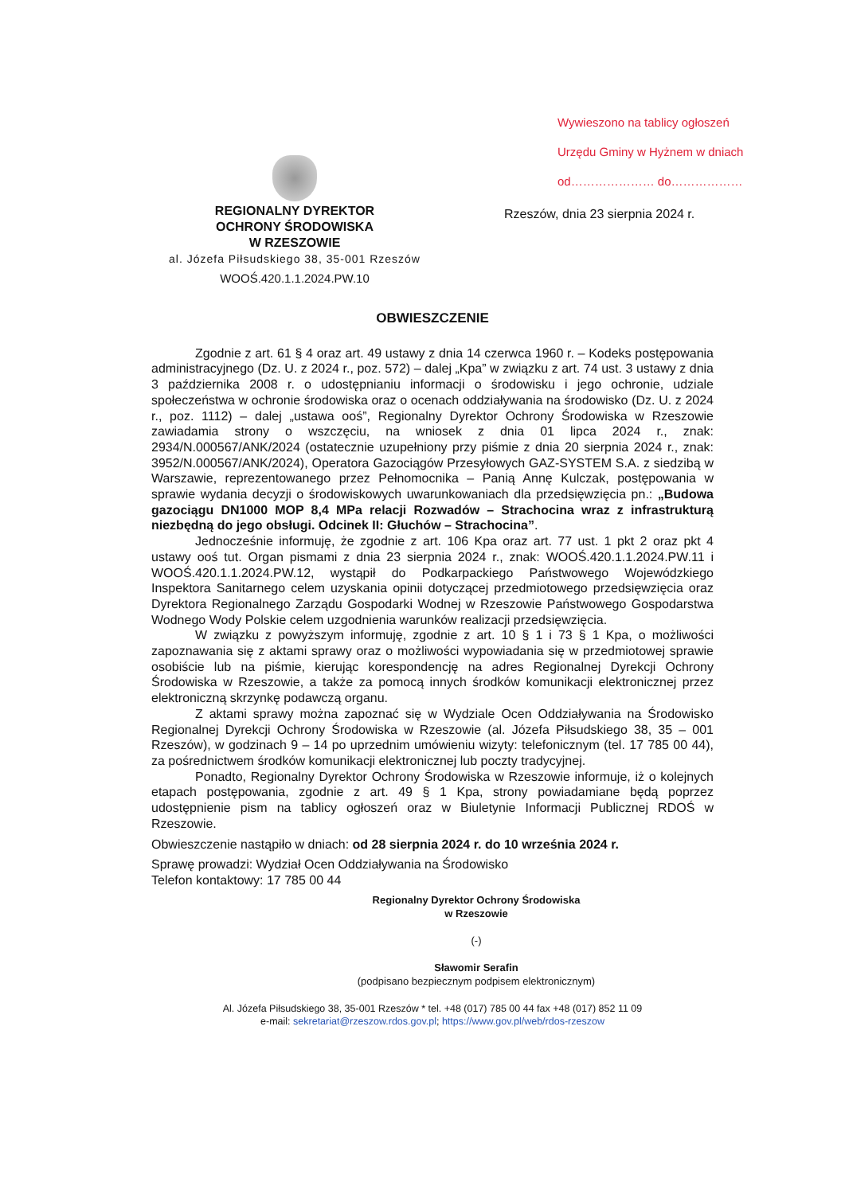Wywieszono na tablicy ogłoszeń
Urzędu Gminy w Hyżnem w dniach
od………………… do………………
REGIONALNY DYREKTOR
OCHRONY ŚRODOWISKA
W RZESZOWIE
al. Józefa Piłsudskiego 38, 35-001 Rzeszów
WOOŚ.420.1.1.2024.PW.10
Rzeszów, dnia 23 sierpnia 2024 r.
OBWIESZCZENIE
Zgodnie z art. 61 § 4 oraz art. 49 ustawy z dnia 14 czerwca 1960 r. – Kodeks postępowania administracyjnego (Dz. U. z 2024 r., poz. 572) – dalej „Kpa” w związku z art. 74 ust. 3 ustawy z dnia 3 października 2008 r. o udostępnianiu informacji o środowisku i jego ochronie, udziale społeczeństwa w ochronie środowiska oraz o ocenach oddziaływania na środowisko (Dz. U. z 2024 r., poz. 1112) – dalej „ustawa ooś”, Regionalny Dyrektor Ochrony Środowiska w Rzeszowie zawiadamia strony o wszczęciu, na wniosek z dnia 01 lipca 2024 r., znak: 2934/N.000567/ANK/2024 (ostatecznie uzupełniony przy piśmie z dnia 20 sierpnia 2024 r., znak: 3952/N.000567/ANK/2024), Operatora Gazociągów Przesyłowych GAZ-SYSTEM S.A. z siedzibą w Warszawie, reprezentowanego przez Pełnomocnika – Panią Annę Kulczak, postępowania w sprawie wydania decyzji o środowiskowych uwarunkowaniach dla przedsięwzięcia pn.: „Budowa gazociągu DN1000 MOP 8,4 MPa relacji Rozwadów – Strachocina wraz z infrastrukturą niezbędną do jego obsługi. Odcinek II: Głuchów – Strachocina”.
Jednocześnie informuję, że zgodnie z art. 106 Kpa oraz art. 77 ust. 1 pkt 2 oraz pkt 4 ustawy ooś tut. Organ pismami z dnia 23 sierpnia 2024 r., znak: WOOŚ.420.1.1.2024.PW.11 i WOOŚ.420.1.1.2024.PW.12, wystąpił do Podkarpackiego Państwowego Wojewódzkiego Inspektora Sanitarnego celem uzyskania opinii dotyczącej przedmiotowego przedsięwzięcia oraz Dyrektora Regionalnego Zarządu Gospodarki Wodnej w Rzeszowie Państwowego Gospodarstwa Wodnego Wody Polskie celem uzgodnienia warunków realizacji przedsięwzięcia.
W związku z powyższym informuję, zgodnie z art. 10 § 1 i 73 § 1 Kpa, o możliwości zapoznawania się z aktami sprawy oraz o możliwości wypowiadania się w przedmiotowej sprawie osobiście lub na piśmie, kierując korespondencję na adres Regionalnej Dyrekcji Ochrony Środowiska w Rzeszowie, a także za pomocą innych środków komunikacji elektronicznej przez elektroniczną skrzynkę podawczą organu.
Z aktami sprawy można zapoznać się w Wydziale Ocen Oddziaływania na Środowisko Regionalnej Dyrekcji Ochrony Środowiska w Rzeszowie (al. Józefa Piłsudskiego 38, 35 – 001 Rzeszów), w godzinach 9 – 14 po uprzednim umówieniu wizyty: telefonicznym (tel. 17 785 00 44), za pośrednictwem środków komunikacji elektronicznej lub poczty tradycyjnej.
Ponadto, Regionalny Dyrektor Ochrony Środowiska w Rzeszowie informuje, iż o kolejnych etapach postępowania, zgodnie z art. 49 § 1 Kpa, strony powiadamiane będą poprzez udostępnienie pism na tablicy ogłoszeń oraz w Biuletynie Informacji Publicznej RDOŚ w Rzeszowie.
Obwieszczenie nastąpiło w dniach: od 28 sierpnia 2024 r. do 10 września 2024 r.
Sprawę prowadzi: Wydział Ocen Oddziaływania na Środowisko
Telefon kontaktowy: 17 785 00 44
Regionalny Dyrektor Ochrony Środowiska
w Rzeszowie
(-)
Sławomir Serafin
(podpisano bezpiecznym podpisem elektronicznym)
Al. Józefa Piłsudskiego 38, 35-001 Rzeszów * tel. +48 (017) 785 00 44 fax +48 (017) 852 11 09
e-mail: sekretariat@rzeszow.rdos.gov.pl; https://www.gov.pl/web/rdos-rzeszow